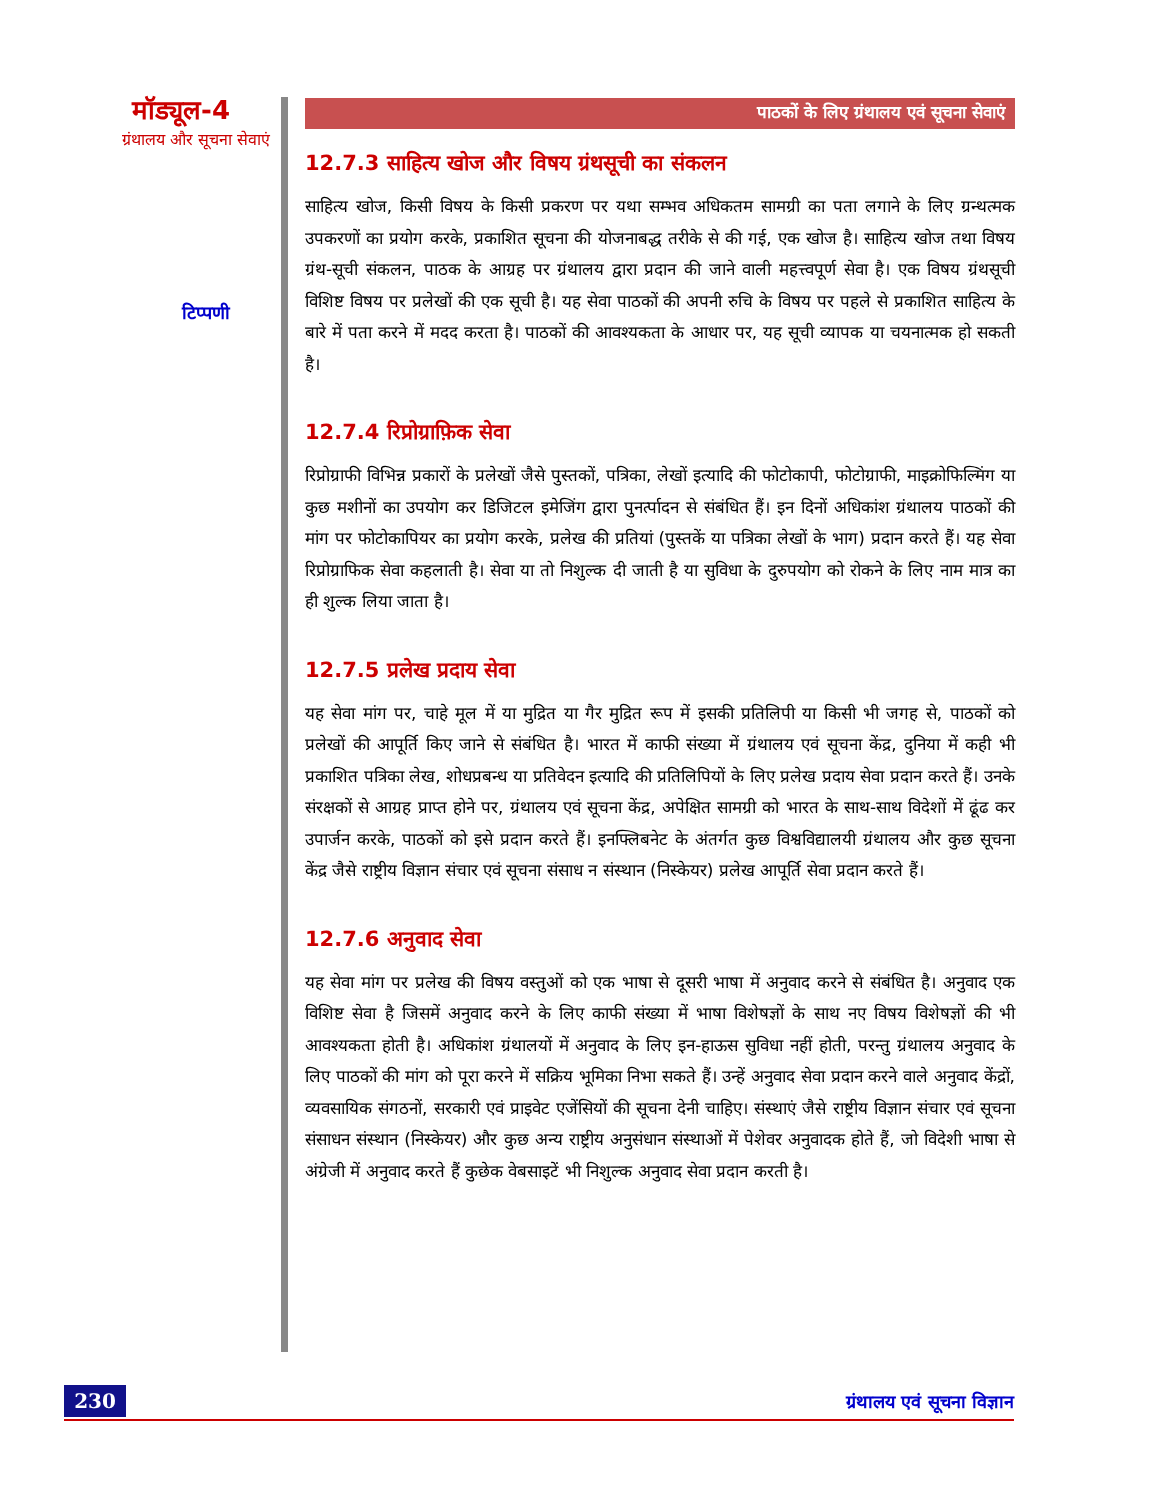मॉड्यूल-4
ग्रंथालय और सूचना सेवाएं
टिप्पणी
पाठकों के लिए ग्रंथालय एवं सूचना सेवाएं
12.7.3 साहित्य खोज और विषय ग्रंथसूची का संकलन
साहित्य खोज, किसी विषय के किसी प्रकरण पर यथा सम्भव अधिकतम सामग्री का पता लगाने के लिए ग्रन्थत्मक उपकरणों का प्रयोग करके, प्रकाशित सूचना की योजनाबद्ध तरीके से की गई, एक खोज है। साहित्य खोज तथा विषय ग्रंथ-सूची संकलन, पाठक के आग्रह पर ग्रंथालय द्वारा प्रदान की जाने वाली महत्त्वपूर्ण सेवा है। एक विषय ग्रंथसूची विशिष्ट विषय पर प्रलेखों की एक सूची है। यह सेवा पाठकों की अपनी रुचि के विषय पर पहले से प्रकाशित साहित्य के बारे में पता करने में मदद करता है। पाठकों की आवश्यकता के आधार पर, यह सूची व्यापक या चयनात्मक हो सकती है।
12.7.4 रिप्रोग्राफ़िक सेवा
रिप्रोग्राफी विभिन्न प्रकारों के प्रलेखों जैसे पुस्तकों, पत्रिका, लेखों इत्यादि की फोटोकापी, फोटोग्राफी, माइक्रोफिल्मिंग या कुछ मशीनों का उपयोग कर डिजिटल इमेजिंग द्वारा पुनर्त्पादन से संबंधित हैं। इन दिनों अधिकांश ग्रंथालय पाठकों की मांग पर फोटोकापियर का प्रयोग करके, प्रलेख की प्रतियां (पुस्तकें या पत्रिका लेखों के भाग) प्रदान करते हैं। यह सेवा रिप्रोग्राफिक सेवा कहलाती है। सेवा या तो निशुल्क दी जाती है या सुविधा के दुरुपयोग को रोकने के लिए नाम मात्र का ही शुल्क लिया जाता है।
12.7.5 प्रलेख प्रदाय सेवा
यह सेवा मांग पर, चाहे मूल में या मुद्रित या गैर मुद्रित रूप में इसकी प्रतिलिपी या किसी भी जगह से, पाठकों को प्रलेखों की आपूर्ति किए जाने से संबंधित है। भारत में काफी संख्या में ग्रंथालय एवं सूचना केंद्र, दुनिया में कही भी प्रकाशित पत्रिका लेख, शोधप्रबन्ध या प्रतिवेदन इत्यादि की प्रतिलिपियों के लिए प्रलेख प्रदाय सेवा प्रदान करते हैं। उनके संरक्षकों से आग्रह प्राप्त होने पर, ग्रंथालय एवं सूचना केंद्र, अपेक्षित सामग्री को भारत के साथ-साथ विदेशों में ढूंढ कर उपार्जन करके, पाठकों को इसे प्रदान करते हैं। इनफ्लिबनेट के अंतर्गत कुछ विश्वविद्यालयी ग्रंथालय और कुछ सूचना केंद्र जैसे राष्ट्रीय विज्ञान संचार एवं सूचना संसाध न संस्थान (निस्केयर) प्रलेख आपूर्ति सेवा प्रदान करते हैं।
12.7.6 अनुवाद सेवा
यह सेवा मांग पर प्रलेख की विषय वस्तुओं को एक भाषा से दूसरी भाषा में अनुवाद करने से संबंधित है। अनुवाद एक विशिष्ट सेवा है जिसमें अनुवाद करने के लिए काफी संख्या में भाषा विशेषज्ञों के साथ नए विषय विशेषज्ञों की भी आवश्यकता होती है। अधिकांश ग्रंथालयों में अनुवाद के लिए इन-हाऊस सुविधा नहीं होती, परन्तु ग्रंथालय अनुवाद के लिए पाठकों की मांग को पूरा करने में सक्रिय भूमिका निभा सकते हैं। उन्हें अनुवाद सेवा प्रदान करने वाले अनुवाद केंद्रों, व्यवसायिक संगठनों, सरकारी एवं प्राइवेट एजेंसियों की सूचना देनी चाहिए। संस्थाएं जैसे राष्ट्रीय विज्ञान संचार एवं सूचना संसाधन संस्थान (निस्केयर) और कुछ अन्य राष्ट्रीय अनुसंधान संस्थाओं में पेशेवर अनुवादक होते हैं, जो विदेशी भाषा से अंग्रेजी में अनुवाद करते हैं कुछेक वेबसाइटें भी निशुल्क अनुवाद सेवा प्रदान करती है।
230 ग्रंथालय एवं सूचना विज्ञान